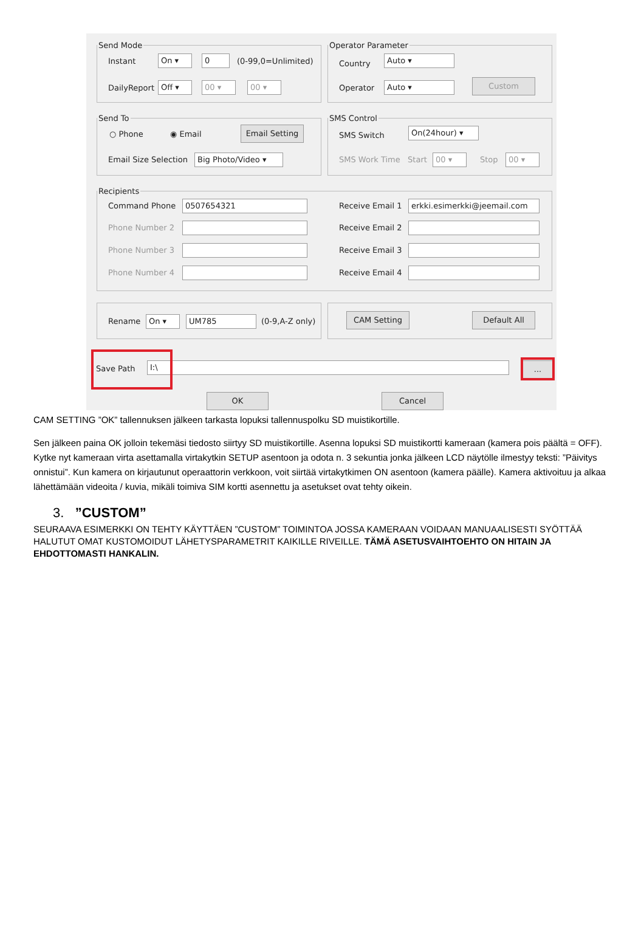Send Mode
Instant On ▾ 0 (0-99,0=Unlimited)
DailyReport Off ▾ 00 ▾ 00 ▾
Operator Parameter
Country
Auto ▾
Operator Auto ▾ Custom
Send To
○ Phone ◉ Email
Email Setting
Email Size Selection Big Photo/Video ▾
SMS Control
SMS Switch
On(24hour) ▾
SMS Work Time Start 00 ▾ Stop 00 ▾
Recipients
Command Phone 0507654321
Phone Number 2
Phone Number 3
Phone Number 4
Receive Email 1 erkki.esimerkki@jeemail.com
Receive Email 2
Receive Email 3
Receive Email 4
Rename On ▾ UM785 (0-9,A-Z only)
CAM Setting Default All
Save Path I:\ ...
OK Cancel
CAM SETTING ”OK” tallennuksen jälkeen tarkasta lopuksi tallennuspolku SD muistikortille.
Sen jälkeen paina OK jolloin tekemäsi tiedosto siirtyy SD muistikortille. Asenna lopuksi SD muistikortti kameraan (kamera pois päältä = OFF). Kytke nyt kameraan virta asettamalla virtakytkin SETUP asentoon ja odota n. 3 sekuntia jonka jälkeen LCD näytölle ilmestyy teksti: ”Päivitys onnistui”. Kun kamera on kirjautunut operaattorin verkkoon, voit siirtää virtakytkimen ON asentoon (kamera päälle). Kamera aktivoituu ja alkaa lähettämään videoita / kuvia, mikäli toimiva SIM kortti asennettu ja asetukset ovat tehty oikein.
3. ”CUSTOM”
SEURAAVA ESIMERKKI ON TEHTY KÄYTTÄEN ”CUSTOM” TOIMINTOA JOSSA KAMERAAN VOIDAAN MANUAALISESTI SYÖTTÄÄ HALUTUT OMAT KUSTOMOIDUT LÄHETYSPARAMETRIT KAIKILLE RIVEILLE. TÄMÄ ASETUSVAIHTOEHTO ON HITAIN JA EHDOTTOMASTI HANKALIN.